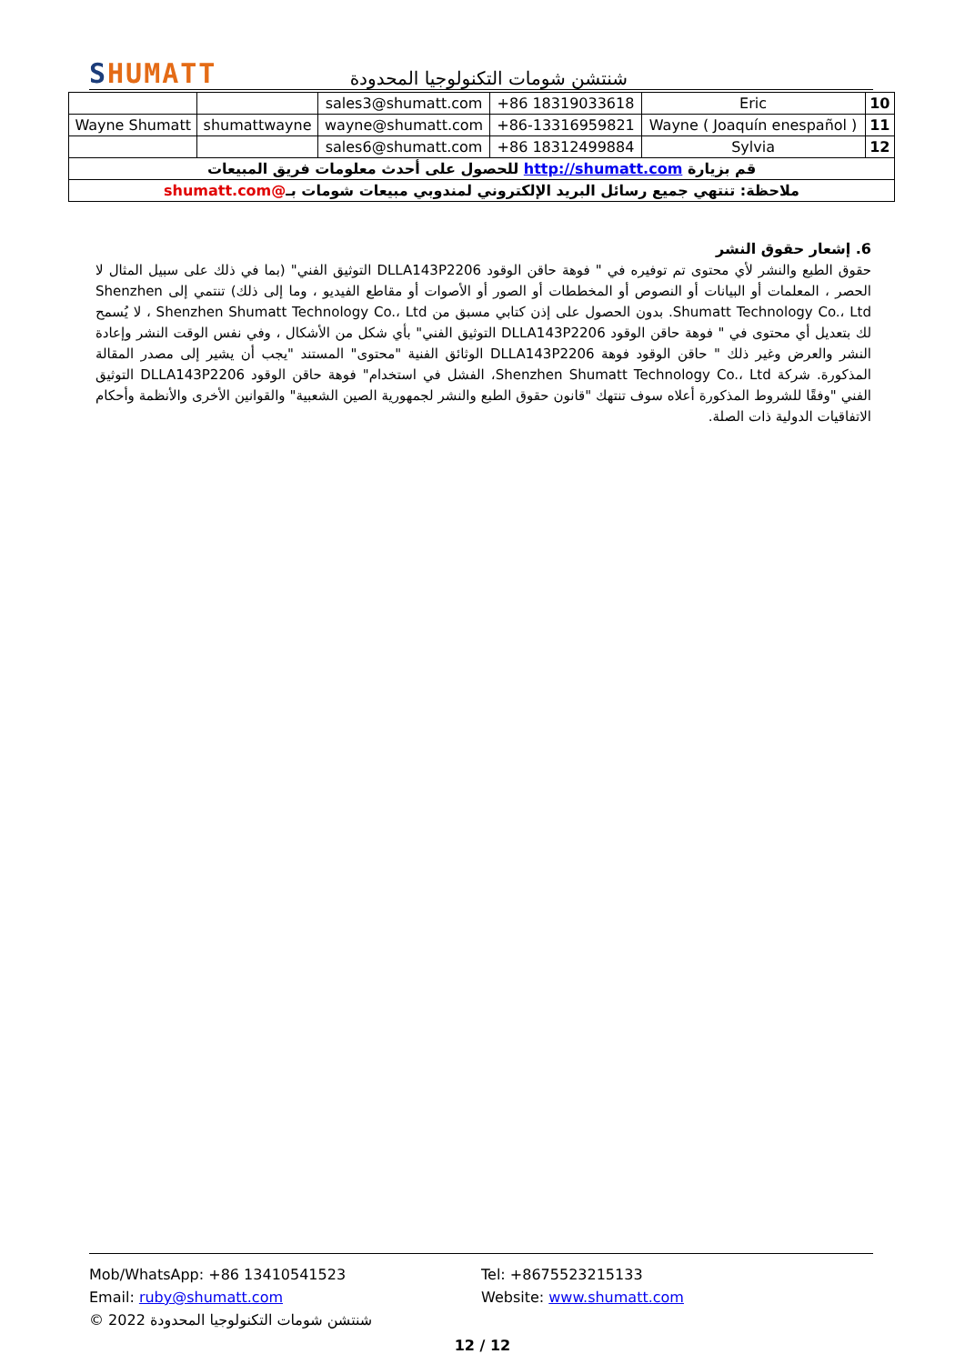SHUMATT
شنتشن شومات التكنولوجيا المحدودة
| | | sales3@shumatt.com | +86 18319033618 | Eric | 10 |
| Wayne Shumatt | shumattwayne | wayne@shumatt.com | +86-13316959821 | Wayne ( Joaquín enespañol ) | 11 |
| | | sales6@shumatt.com | +86 18312499884 | Sylvia | 12 |
| قم بزيارة http://shumatt.com للحصول على أحدث معلومات فريق المبيعات | | | | | |
| ملاحظة: تنتهي جميع رسائل البريد الإلكتروني لمندوبي مبيعات شومات بـ @shumatt.com | | | | | |
6. إشعار حقوق النشر
حقوق الطبع والنشر لأي محتوى تم توفيره في " فوهة حاقن الوقود DLLA143P2206 التوثيق الفني" (بما في ذلك على سبيل المثال لا الحصر ، المعلمات أو البيانات أو النصوص أو المخططات أو الصور أو الأصوات أو مقاطع الفيديو ، وما إلى ذلك) تنتمي إلى Shenzhen Shumatt Technology Co.، Ltd. بدون الحصول على إذن كتابي مسبق من Shenzhen Shumatt Technology Co.، Ltd ، لا يُسمح لك بتعديل أي محتوى في " فوهة حاقن الوقود DLLA143P2206 التوثيق الفني" بأي شكل من الأشكال ، وفي نفس الوقت النشر وإعادة النشر والعرض وغير ذلك " حاقن الوقود فوهة DLLA143P2206 الوثائق الفنية "محتوى" المستند "يجب أن يشير إلى مصدر المقالة المذكورة. شركة Shenzhen Shumatt Technology Co.، Ltd، الفشل في استخدام" فوهة حاقن الوقود DLLA143P2206 التوثيق الفني "وفقًا للشروط المذكورة أعلاه سوف تنتهك "قانون حقوق الطبع والنشر لجمهورية الصين الشعبية" والقوانين الأخرى والأنظمة وأحكام الاتفاقيات الدولية ذات الصلة.
Mob/WhatsApp: +86 13410541523 Tel: +8675523215133
Email: ruby@shumatt.com Website: www.shumatt.com
© 2022 شنتشن شومات التكنولوجيا المحدودة
12 / 12